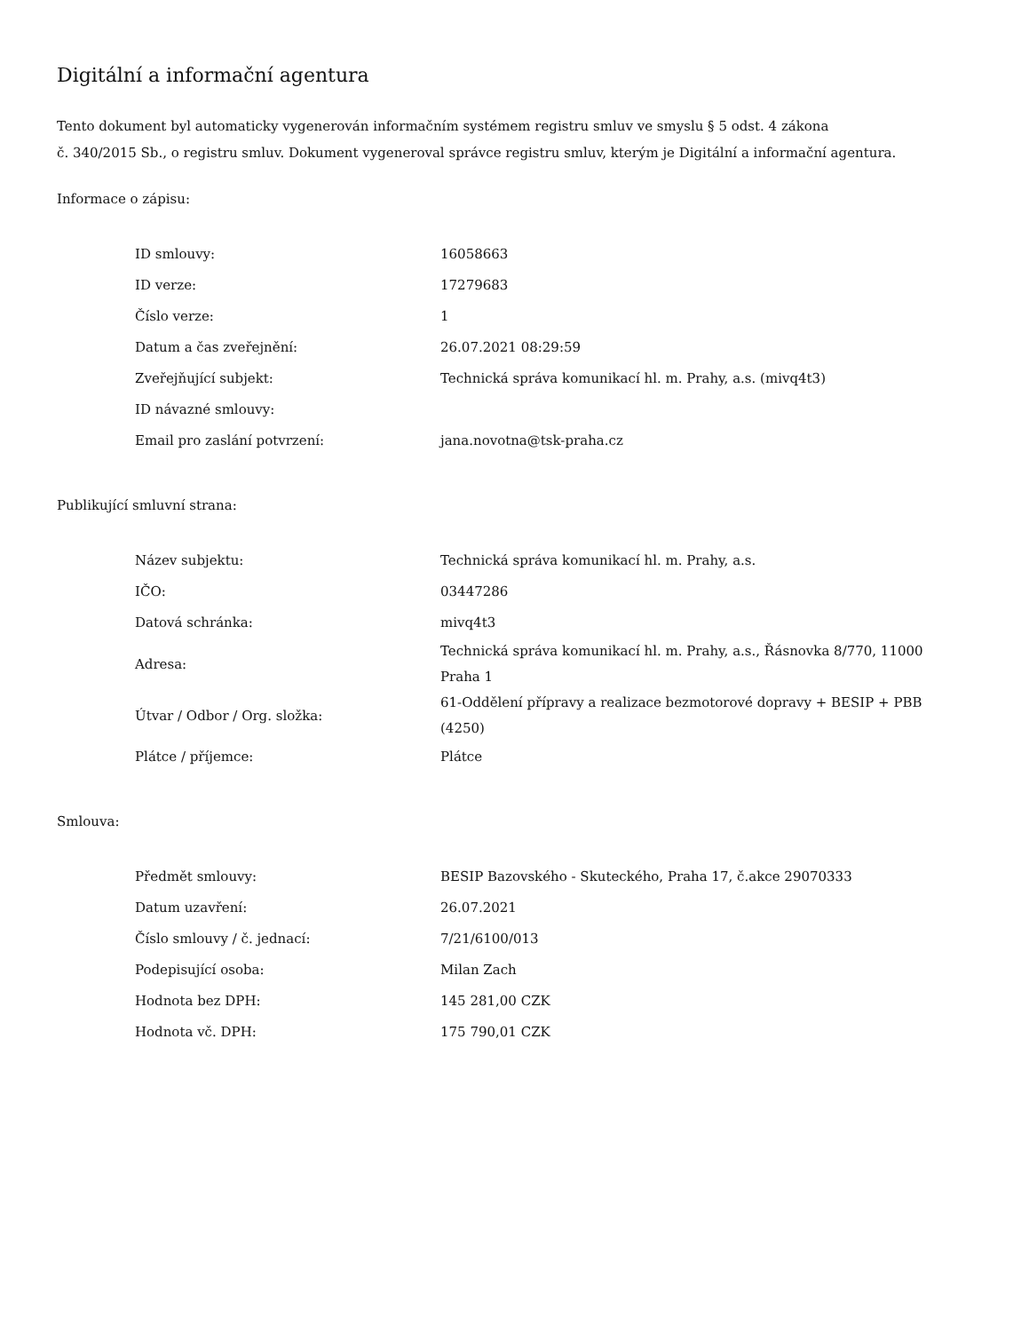Digitální a informační agentura
Tento dokument byl automaticky vygenerován informačním systémem registru smluv ve smyslu § 5 odst. 4 zákona
č. 340/2015 Sb., o registru smluv. Dokument vygeneroval správce registru smluv, kterým je Digitální a informační agentura.
Informace o zápisu:
| ID smlouvy: | 16058663 |
| ID verze: | 17279683 |
| Číslo verze: | 1 |
| Datum a čas zveřejnění: | 26.07.2021 08:29:59 |
| Zveřejňující subjekt: | Technická správa komunikací hl. m. Prahy, a.s. (mivq4t3) |
| ID návazné smlouvy: | |
| Email pro zaslání potvrzení: | jana.novotna@tsk-praha.cz |
Publikující smluvní strana:
| Název subjektu: | Technická správa komunikací hl. m. Prahy, a.s. |
| IČO: | 03447286 |
| Datová schránka: | mivq4t3 |
| Adresa: | Technická správa komunikací hl. m. Prahy, a.s., Řásnovka 8/770, 11000 Praha 1 |
| Útvar / Odbor / Org. složka: | 61-Oddělení přípravy a realizace bezmotorové dopravy + BESIP + PBB (4250) |
| Plátce / příjemce: | Plátce |
Smlouva:
| Předmět smlouvy: | BESIP Bazovského - Skuteckého, Praha 17, č.akce 29070333 |
| Datum uzavření: | 26.07.2021 |
| Číslo smlouvy / č. jednací: | 7/21/6100/013 |
| Podepisující osoba: | Milan Zach |
| Hodnota bez DPH: | 145 281,00 CZK |
| Hodnota vč. DPH: | 175 790,01 CZK |